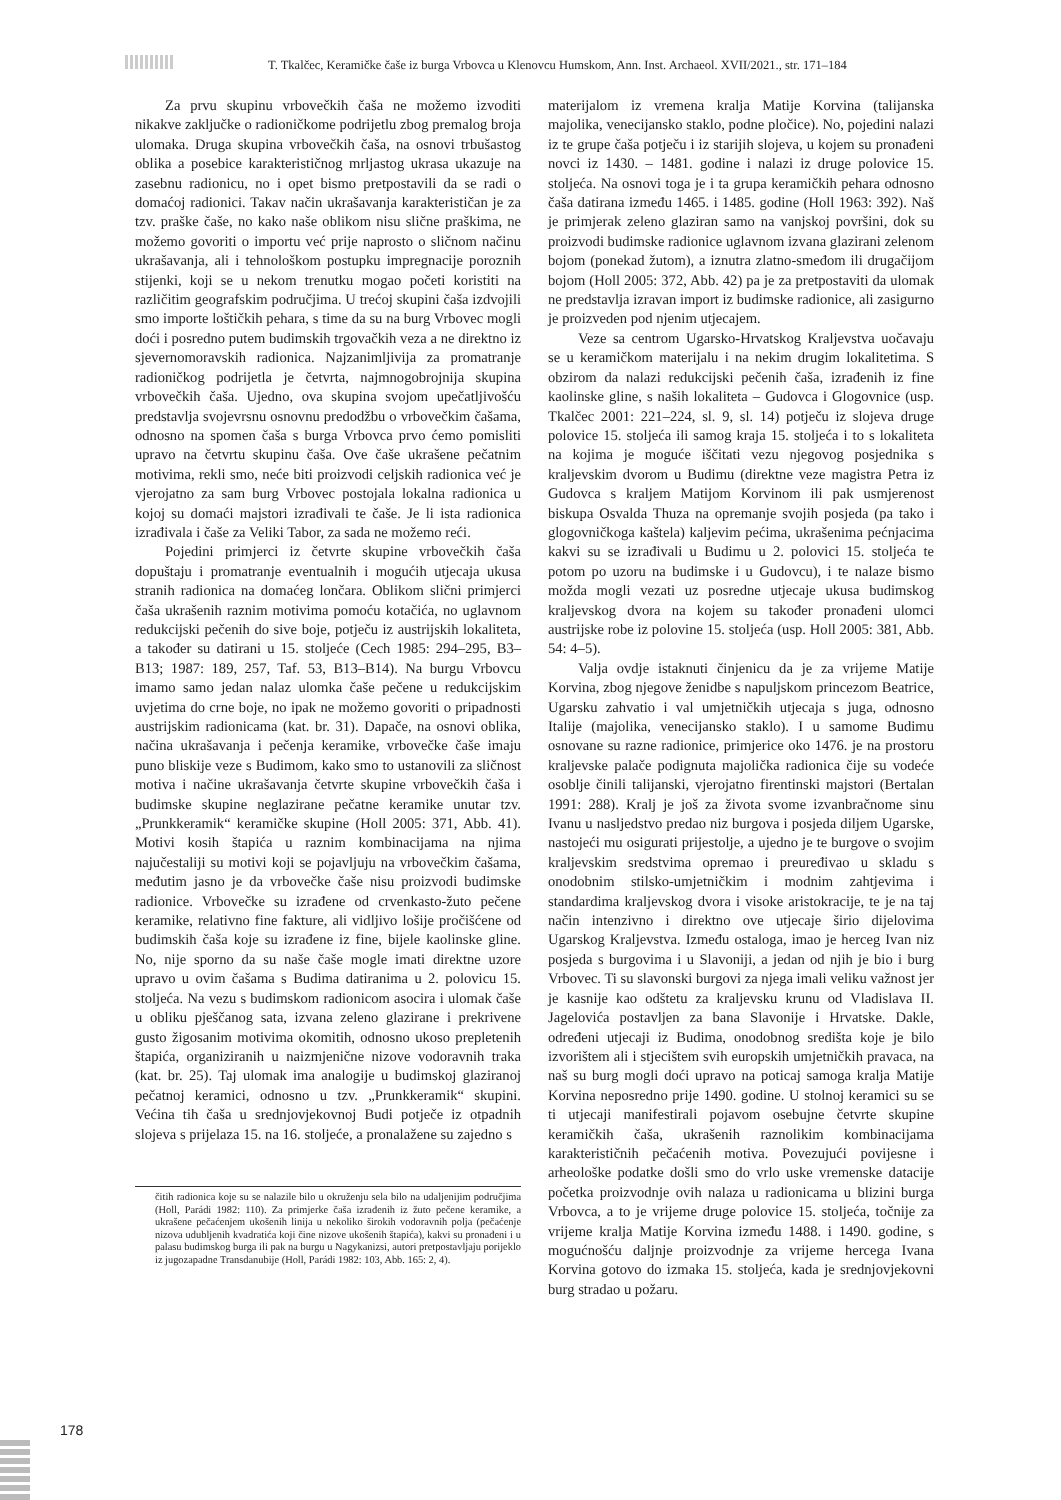T. Tkalčec, Keramičke čaše iz burga Vrbovca u Klenovcu Humskom, Ann. Inst. Archaeol. XVII/2021., str. 171–184
Za prvu skupinu vrbovečkih čaša ne možemo izvoditi nikakve zaključke o radioničkome podrijetlu zbog premalog broja ulomaka. Druga skupina vrbovečkih čaša, na osnovi trbušastog oblika a posebice karakterističnog mrljastog ukrasa ukazuje na zasebnu radionicu, no i opet bismo pretpostavili da se radi o domaćoj radionici. Takav način ukrašavanja karakterističan je za tzv. praške čaše, no kako naše oblikom nisu slične praškima, ne možemo govoriti o importu već prije naprosto o sličnom načinu ukrašavanja, ali i tehnološkom postupku impregnacije poroznih stijenki, koji se u nekom trenutku mogao početi koristiti na različitim geografskim područjima. U trećoj skupini čaša izdvojili smo importe loštičkih pehara, s time da su na burg Vrbovec mogli doći i posredno putem budimskih trgovačkih veza a ne direktno iz sjevernomoravskih radionica. Najzanimljivija za promatranje radioničkog podrijetla je četvrta, najmnogobrojnija skupina vrbovečkih čaša. Ujedno, ova skupina svojom upečatljivošću predstavlja svojevrsnu osnovnu predodžbu o vrbovečkim čašama, odnosno na spomen čaša s burga Vrbovca prvo ćemo pomisliti upravo na četvrtu skupinu čaša. Ove čaše ukrašene pečatnim motivima, rekli smo, neće biti proizvodi celjskih radionica već je vjerojatno za sam burg Vrbovec postojala lokalna radionica u kojoj su domaći majstori izrađivali te čaše. Je li ista radionica izrađivala i čaše za Veliki Tabor, za sada ne možemo reći.
Pojedini primjerci iz četvrte skupine vrbovečkih čaša dopuštaju i promatranje eventualnih i mogućih utjecaja ukusa stranih radionica na domaćeg lončara. Oblikom slični primjerci čaša ukrašenih raznim motivima pomoću kotačića, no uglavnom redukcijski pečenih do sive boje, potječu iz austrijskih lokaliteta, a također su datirani u 15. stoljeće (Cech 1985: 294–295, B3–B13; 1987: 189, 257, Taf. 53, B13–B14). Na burgu Vrbovcu imamo samo jedan nalaz ulomka čaše pečene u redukcijskim uvjetima do crne boje, no ipak ne možemo govoriti o pripadnosti austrijskim radionicama (kat. br. 31). Dapače, na osnovi oblika, načina ukrašavanja i pečenja keramike, vrbovečke čaše imaju puno bliskije veze s Budimom, kako smo to ustanovili za sličnost motiva i načine ukrašavanja četvrte skupine vrbovečkih čaša i budimske skupine neglazirane pečatne keramike unutar tzv. „Prunkkeramik“ keramičke skupine (Holl 2005: 371, Abb. 41). Motivi kosih štapića u raznim kombinacijama na njima najučestaliji su motivi koji se pojavljuju na vrbovečkim čašama, međutim jasno je da vrbovečke čaše nisu proizvodi budimske radionice. Vrbovečke su izrađene od crvenkasto-žuto pečene keramike, relativno fine fakture, ali vidljivo lošije pročišćene od budimskih čaša koje su izrađene iz fine, bijele kaolinske gline. No, nije sporno da su naše čaše mogle imati direktne uzore upravo u ovim čašama s Budima datiranima u 2. polovicu 15. stoljeća. Na vezu s budimskom radionicom asocira i ulomak čaše u obliku pješčanog sata, izvana zeleno glazirane i prekrivene gusto žigosanim motivima okomitih, odnosno ukoso prepletenih štapića, organiziranih u naizmjenične nizove vodoravnih traka (kat. br. 25). Taj ulomak ima analogije u budimskoj glaziranoj pečatnoj keramici, odnosno u tzv. „Prunkkeramik“ skupini. Većina tih čaša u srednjovjekovnoj Budi potječe iz otpadnih slojeva s prijelaza 15. na 16. stoljeće, a pronalažene su zajedno s
čitih radionica koje su se nalazile bilo u okruženju sela bilo na udaljenijim područjima (Holl, Parádi 1982: 110). Za primjerke čaša izrađenih iz žuto pečene keramike, a ukrašene pečaćenjem ukošenih linija u nekoliko širokih vodoravnih polja (pečaćenje nizova udubljenih kvadratića koji čine nizove ukošenih štapića), kakvi su pronađeni i u palasu budimskog burga ili pak na burgu u Nagykanizsi, autori pretpostavljaju porijeklo iz jugozapadne Transdanubije (Holl, Parádi 1982: 103, Abb. 165: 2, 4).
materijalom iz vremena kralja Matije Korvina (talijanska majolika, venecijansko staklo, podne pločice). No, pojedini nalazi iz te grupe čaša potječu i iz starijih slojeva, u kojem su pronađeni novci iz 1430. – 1481. godine i nalazi iz druge polovice 15. stoljeća. Na osnovi toga je i ta grupa keramičkih pehara odnosno čaša datirana između 1465. i 1485. godine (Holl 1963: 392). Naš je primjerak zeleno glaziran samo na vanjskoj površini, dok su proizvodi budimske radionice uglavnom izvana glazirani zelenom bojom (ponekad žutom), a iznutra zlatno-smeđom ili drugačijom bojom (Holl 2005: 372, Abb. 42) pa je za pretpostaviti da ulomak ne predstavlja izravan import iz budimske radionice, ali zasigurno je proizveden pod njenim utjecajem.
Veze sa centrom Ugarsko-Hrvatskog Kraljevstva uočavaju se u keramičkom materijalu i na nekim drugim lokalitetima. S obzirom da nalazi redukcijski pečenih čaša, izrađenih iz fine kaolinske gline, s naših lokaliteta – Gudovca i Glogovnice (usp. Tkalčec 2001: 221–224, sl. 9, sl. 14) potječu iz slojeva druge polovice 15. stoljeća ili samog kraja 15. stoljeća i to s lokaliteta na kojima je moguće iščitati vezu njegovog posjednika s kraljevskim dvorom u Budimu (direktne veze magistra Petra iz Gudovca s kraljem Matijom Korvinom ili pak usmjerenost biskupa Osvalda Thuza na opremanje svojih posjeda (pa tako i glogovničkoga kaštela) kaljevim pećima, ukrašenima pećnjacima kakvi su se izrađivali u Budimu u 2. polovici 15. stoljeća te potom po uzoru na budimske i u Gudovcu), i te nalaze bismo možda mogli vezati uz posredne utjecaje ukusa budimskog kraljevskog dvora na kojem su također pronađeni ulomci austrijske robe iz polovine 15. stoljeća (usp. Holl 2005: 381, Abb. 54: 4–5).
Valja ovdje istaknuti činjenicu da je za vrijeme Matije Korvina, zbog njegove ženidbe s napuljskom princezom Beatrice, Ugarsku zahvatio i val umjetničkih utjecaja s juga, odnosno Italije (majolika, venecijansko staklo). I u samome Budimu osnovane su razne radionice, primjerice oko 1476. je na prostoru kraljevske palače podignuta majolička radionica čije su vodeće osoblje činili talijanski, vjerojatno firentinski majstori (Bertalan 1991: 288). Kralj je još za života svome izvanbračnome sinu Ivanu u nasljedstvo predao niz burgova i posjeda diljem Ugarske, nastojeći mu osigurati prijestolje, a ujedno je te burgove o svojim kraljevskim sredstvima opremao i preuređivao u skladu s onodobnim stilsko-umjetničkim i modnim zahtjevima i standardima kraljevskog dvora i visoke aristokracije, te je na taj način intenzivno i direktno ove utjecaje širio dijelovima Ugarskog Kraljevstva. Između ostaloga, imao je herceg Ivan niz posjeda s burgovima i u Slavoniji, a jedan od njih je bio i burg Vrbovec. Ti su slavonski burgovi za njega imali veliku važnost jer je kasnije kao odštetu za kraljevsku krunu od Vladislava II. Jagelovića postavljen za bana Slavonije i Hrvatske. Dakle, određeni utjecaji iz Budima, onodobnog središta koje je bilo izvorištem ali i stjecištem svih europskih umjetničkih pravaca, na naš su burg mogli doći upravo na poticaj samoga kralja Matije Korvina neposredno prije 1490. godine. U stolnoj keramici su se ti utjecaji manifestirali pojavom osebujne četvrte skupine keramičkih čaša, ukrašenih raznolikim kombinacijama karakterističnih pečaćenih motiva. Povezujući povijesne i arheološke podatke došli smo do vrlo uske vremenske datacije početka proizvodnje ovih nalaza u radionicama u blizini burga Vrbovca, a to je vrijeme druge polovice 15. stoljeća, točnije za vrijeme kralja Matije Korvina između 1488. i 1490. godine, s mogućnošću daljnje proizvodnje za vrijeme hercega Ivana Korvina gotovo do izmaka 15. stoljeća, kada je srednjovjekovni burg stradao u požaru.
178